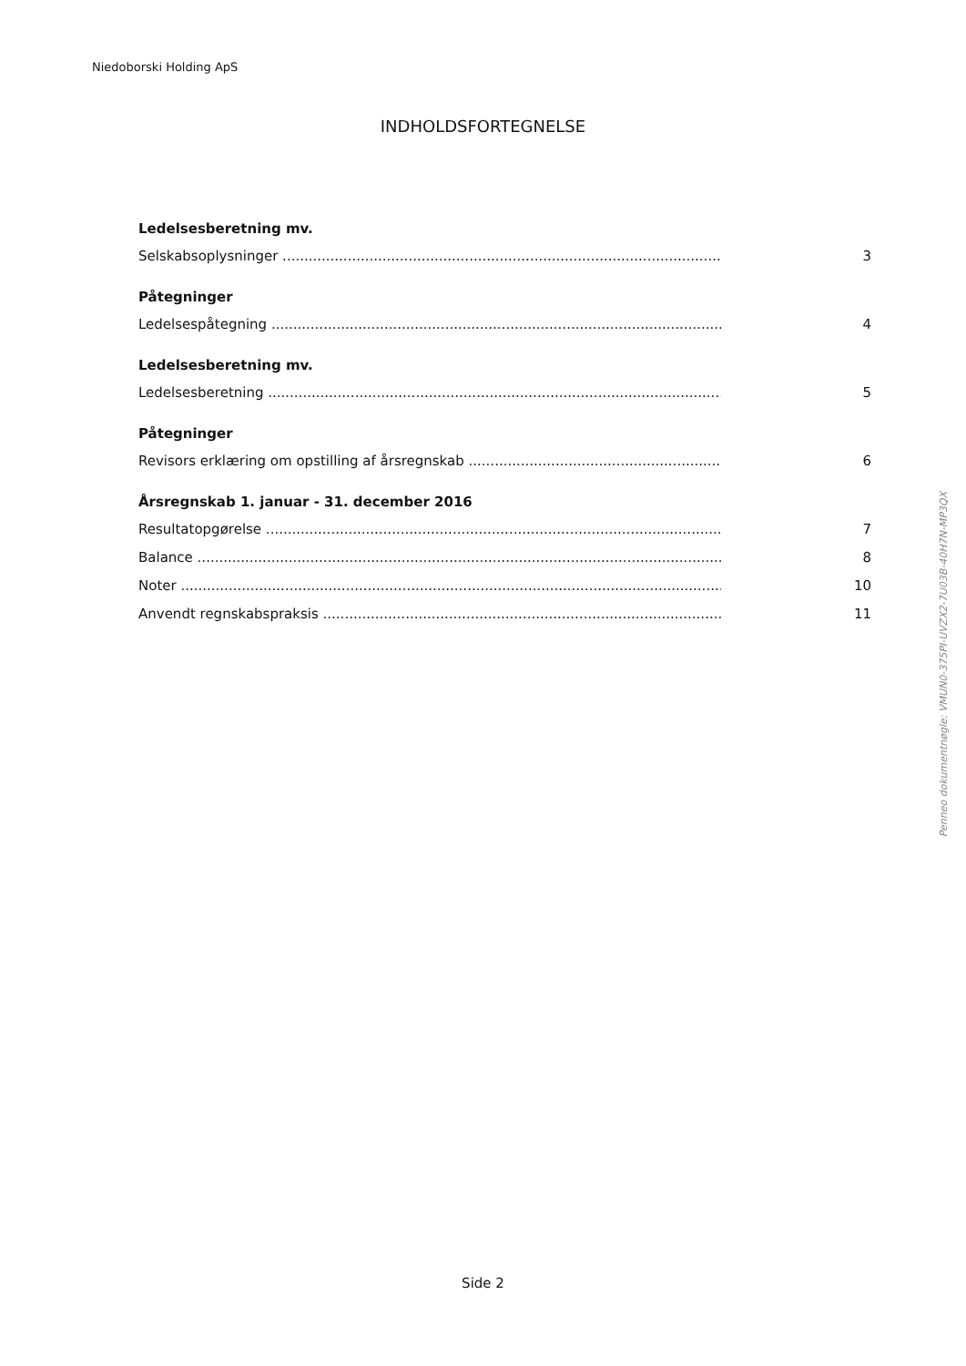Niedoborski Holding ApS
INDHOLDSFORTEGNELSE
Ledelsesberetning mv.
Selskabsoplysninger .................................................................................................................. 3
Påtegninger
Ledelsespåtegning .................................................................................................................. 4
Ledelsesberetning mv.
Ledelsesberetning .................................................................................................................. 5
Påtegninger
Revisors erklæring om opstilling af årsregnskab .................................................................. 6
Årsregnskab 1. januar - 31. december 2016
Resultatopgørelse .................................................................................................................. 7
Balance .................................................................................................................................... 8
Noter ......................................................................................................................................... 10
Anvendt regnskabspraksis .................................................................................................... 11
Penneo dokumentnøgle: VMUN0-375PI-UVZX2-7U03B-40H7N-MP3QX
Side 2